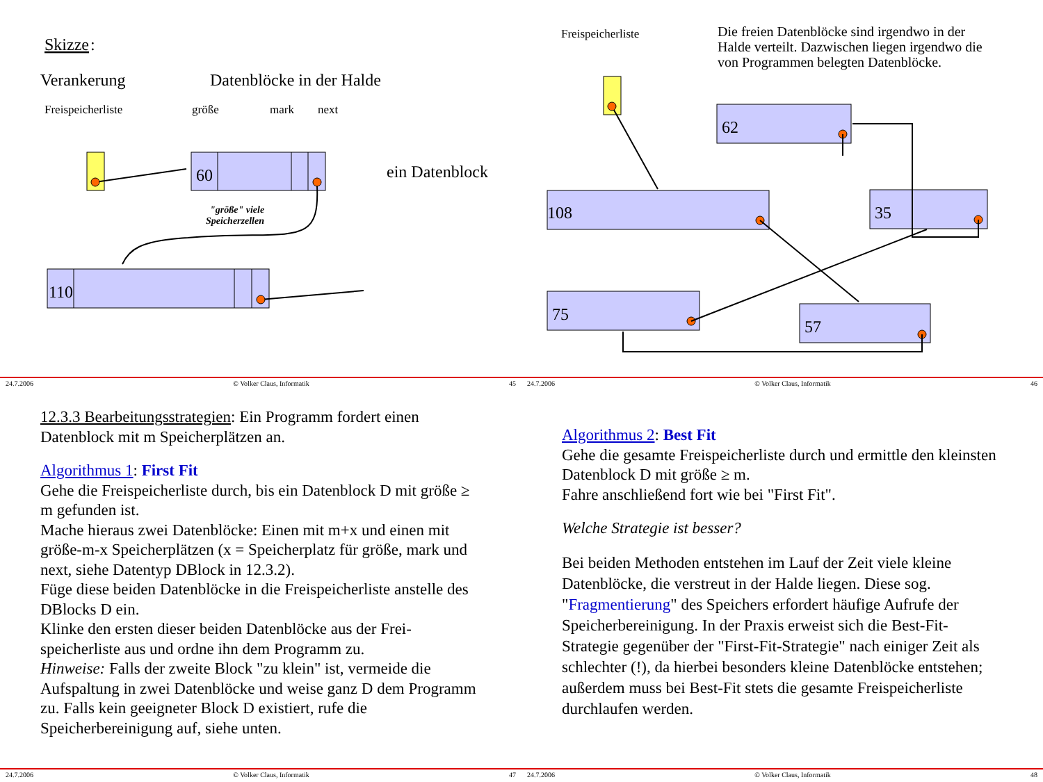Skizze
:
Verankerung
Datenblöcke in der Halde
Freispeicherliste
größe
mark
next
60
"größe" viele
Speicherzellen
ein Datenblock
110
24.7.2006 © Volker Claus, Informatik 45
Freispeicherliste
Die freien Datenblöcke sind irgendwo in der
Halde verteilt. Dazwischen liegen irgendwo die
von Programmen belegten Datenblöcke.
62
108
35
75
57
24.7.2006 © Volker Claus, Informatik 46
12.3.3 Bearbeitungsstrategien: Ein Programm fordert einen Datenblock mit m Speicherplätzen an.
Algorithmus 1: First Fit
Gehe die Freispeicherliste durch, bis ein Datenblock D mit größe ≥ m gefunden ist.
Mache hieraus zwei Datenblöcke: Einen mit m+x und einen mit größe-m-x Speicherplätzen (x = Speicherplatz für größe, mark und next, siehe Datentyp DBlock in 12.3.2).
Füge diese beiden Datenblöcke in die Freispeicherliste anstelle des DBlocks D ein.
Klinke den ersten dieser beiden Datenblöcke aus der Frei-speicherliste aus und ordne ihn dem Programm zu.
Hinweise: Falls der zweite Block "zu klein" ist, vermeide die Aufspaltung in zwei Datenblöcke und weise ganz D dem Programm zu. Falls kein geeigneter Block D existiert, rufe die Speicherbereinigung auf, siehe unten.
24.7.2006 © Volker Claus, Informatik 47
Algorithmus 2: Best Fit
Gehe die gesamte Freispeicherliste durch und ermittle den kleinsten Datenblock D mit größe ≥ m.
Fahre anschließend fort wie bei "First Fit".
Welche Strategie ist besser?
Bei beiden Methoden entstehen im Lauf der Zeit viele kleine Datenblöcke, die verstreut in der Halde liegen. Diese sog. "Fragmentierung" des Speichers erfordert häufige Aufrufe der Speicherbereinigung. In der Praxis erweist sich die Best-Fit-Strategie gegenüber der "First-Fit-Strategie" nach einiger Zeit als schlechter (!), da hierbei besonders kleine Datenblöcke entstehen; außerdem muss bei Best-Fit stets die gesamte Freispeicherliste durchlaufen werden.
24.7.2006 © Volker Claus, Informatik 48